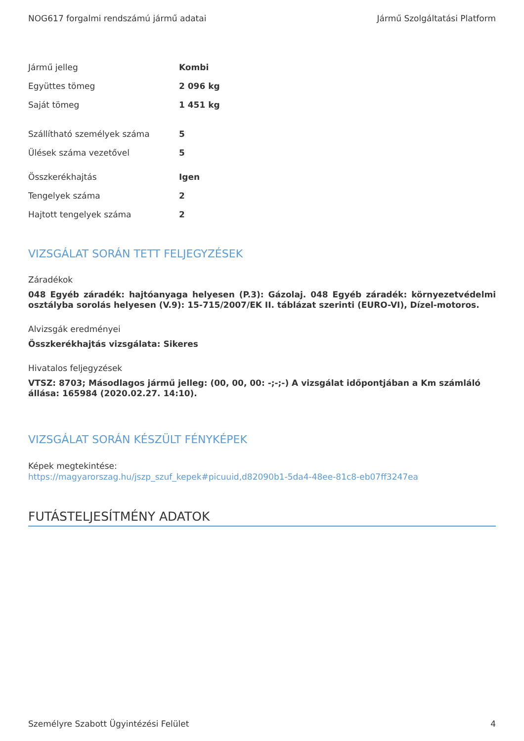NOG617 forgalmi rendszámú jármű adatai Jármű Szolgáltatási Platform
| Jármű jelleg | Kombi |
| Együttes tömeg | 2 096 kg |
| Saját tömeg | 1 451 kg |
| Szállítható személyek száma | 5 |
| Ülések száma vezetővel | 5 |
| Összkerékhajtás | Igen |
| Tengelyek száma | 2 |
| Hajtott tengelyek száma | 2 |
VIZSGÁLAT SORÁN TETT FELJEGYZÉSEK
Záradékok
048 Egyéb záradék: hajtóanyaga helyesen (P.3): Gázolaj. 048 Egyéb záradék: környezetvédelmi osztályba sorolás helyesen (V.9): 15-715/2007/EK II. táblázat szerinti (EURO-VI), Dízel-motoros.
Alvizsgák eredményei
Összkerékhajtás vizsgálata: Sikeres
Hivatalos feljegyzések
VTSZ: 8703; Másodlagos jármű jelleg: (00, 00, 00: -;-;-) A vizsgálat időpontjában a Km számláló állása: 165984 (2020.02.27. 14:10).
VIZSGÁLAT SORÁN KÉSZÜLT FÉNYKÉPEK
Képek megtekintése:
https://magyarorszag.hu/jszp_szuf_kepek#picuuid,d82090b1-5da4-48ee-81c8-eb07ff3247ea
FUTÁSTELJESÍTMÉNY ADATOK
Személyre Szabott Ügyintézési Felület 4